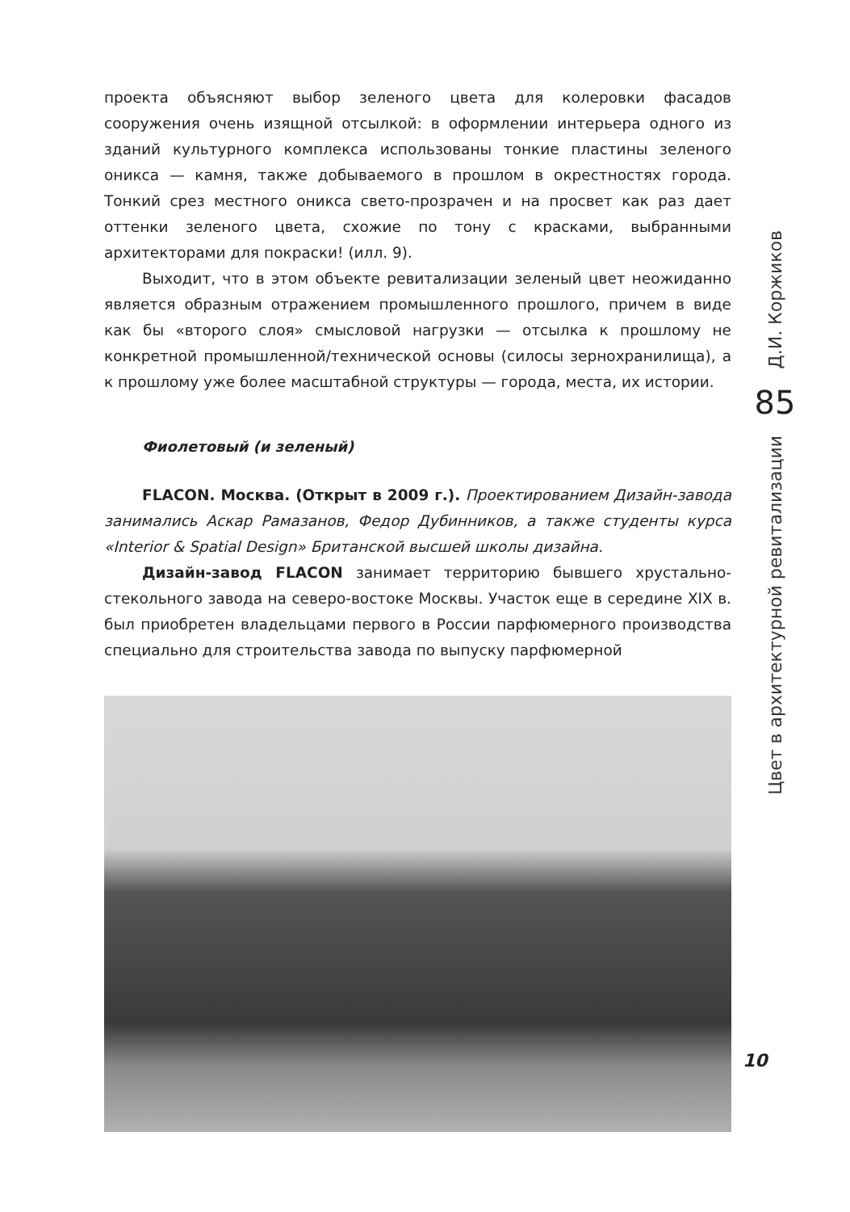проекта объясняют выбор зеленого цвета для колеровки фасадов сооружения очень изящной отсылкой: в оформлении интерьера одного из зданий культурного комплекса использованы тонкие пластины зеленого оникса — камня, также добываемого в прошлом в окрестностях города. Тонкий срез местного оникса свето-прозрачен и на просвет как раз дает оттенки зеленого цвета, схожие по тону с красками, выбранными архитекторами для покраски! (илл. 9).
Выходит, что в этом объекте ревитализации зеленый цвет неожиданно является образным отражением промышленного прошлого, причем в виде как бы «второго слоя» смысловой нагрузки — отсылка к прошлому не конкретной промышленной/технической основы (силосы зернохранилища), а к прошлому уже более масштабной структуры — города, места, их истории.
Фиолетовый (и зеленый)
FLACON. Москва. (Открыт в 2009 г.). Проектированием Дизайн-завода занимались Аскар Рамазанов, Федор Дубинников, а также студенты курса «Interior & Spatial Design» Британской высшей школы дизайна.
Дизайн-завод FLACON занимает территорию бывшего хрустально-стекольного завода на северо-востоке Москвы. Участок еще в середине XIX в. был приобретен владельцами первого в России парфюмерного производства специально для строительства завода по выпуску парфюмерной
Д.И. Коржиков
85
Цвет в архитектурной ревитализации
10